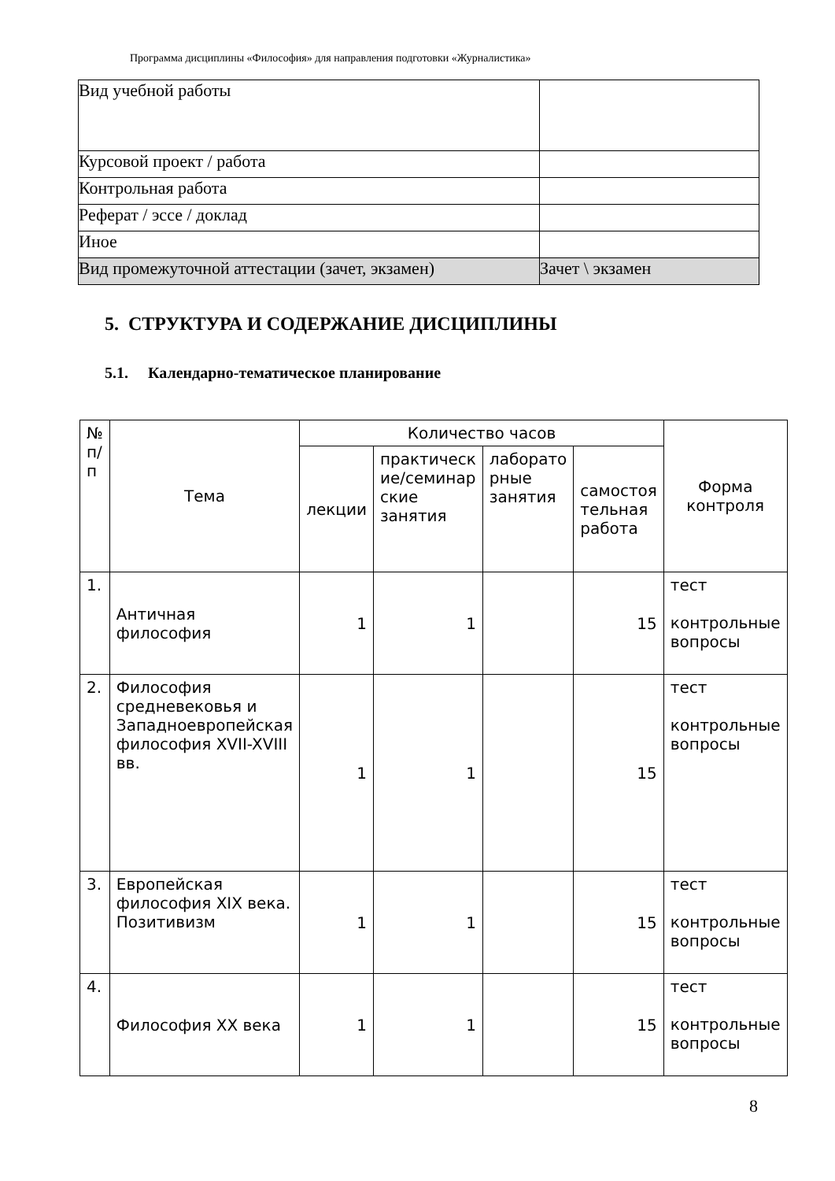Программа дисциплины «Философия» для направления подготовки «Журналистика»
| Вид учебной работы | |
| Курсовой проект / работа | |
| Контрольная работа | |
| Реферат / эссе / доклад | |
| Иное | |
| Вид промежуточной аттестации (зачет, экзамен) | Зачет \ экзамен |
5. СТРУКТУРА И СОДЕРЖАНИЕ ДИСЦИПЛИНЫ
5.1. Календарно-тематическое планирование
| № п/ п | Тема | Количество часов | | | | Форма контроля |
| --- | --- | --- | --- | --- | --- | --- |
| | | лекции | практическ ие/семинар ские занятия | лаборато рные занятия | самостоя тельная работа | |
| 1. | Античная философия | 1 | 1 | | 15 | тест контрольные вопросы |
| 2. | Философия средневековья и Западноевропейская философия XVII-XVIII вв. | 1 | 1 | | 15 | тест контрольные вопросы |
| 3. | Европейская философия XIX века. Позитивизм | 1 | 1 | | 15 | тест контрольные вопросы |
| 4. | Философия XX века | 1 | 1 | | 15 | тест контрольные вопросы |
8